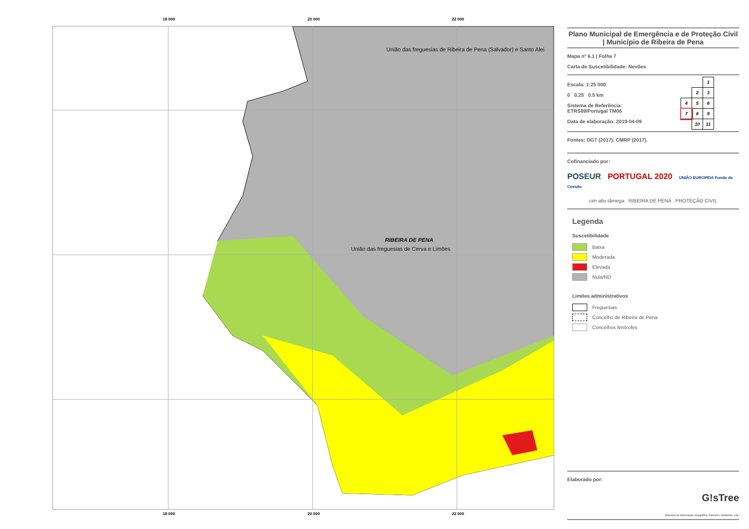18 000 20 000 22 000
União das freguesias de Ribeira de Pena (Salvador) e Santo Alei
RIBEIRA DE PENA
União das freguesias de Cerva e Limões
18 000 20 000 22 000
Plano Municipal de Emergência e de Proteção Civil | Município de Ribeira de Pena
Mapa nº 6.1 | Folha 7
Carta de Suscetibilidade: Nevões
Escala: 1:25 000
0 0.25 0.5 km
Sistema de Referência:
ETRS89/Portugal TM06
Data de elaboração: 2019-04-09
| | | 1 |
| | 2 | 3 |
| 4 | 5 | 6 |
| 7 | 8 | 9 |
| | 10 | 11 |
Fontes: DGT (2017). CMRP (2017).
Cofinanciado por:
POSEUR PORTUGAL 2020 UNIÃO EUROPEIA Fundo de Coesão
cim alto tâmega RIBEIRA DE PENA PROTEÇÃO CIVIL
Legenda
Suscetibilidade
Baixa
Moderada
Elevada
Nula/ND
Limites administrativos
Freguesias
Concelho de Ribeira de Pena
Concelhos limítrofes
Elaborado por:
G!sTree
Sistemas de Informação Geográfica, Floresta e Ambiente, Lda.